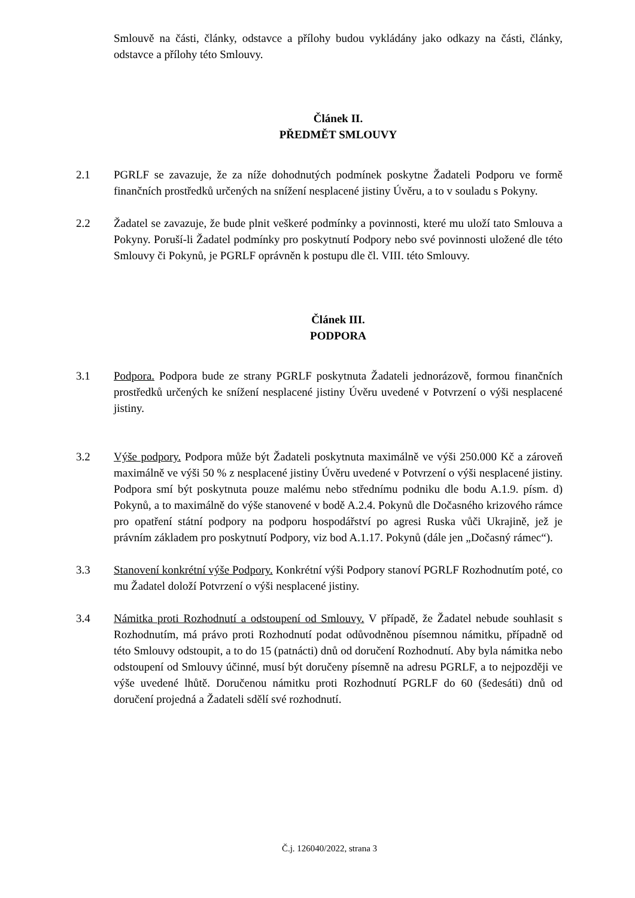Smlouvě na části, články, odstavce a přílohy budou vykládány jako odkazy na části, články, odstavce a přílohy této Smlouvy.
Článek II.
PŘEDMĚT SMLOUVY
2.1 PGRLF se zavazuje, že za níže dohodnutých podmínek poskytne Žadateli Podporu ve formě finančních prostředků určených na snížení nesplacené jistiny Úvěru, a to v souladu s Pokyny.
2.2 Žadatel se zavazuje, že bude plnit veškeré podmínky a povinnosti, které mu uloží tato Smlouva a Pokyny. Poruší-li Žadatel podmínky pro poskytnutí Podpory nebo své povinnosti uložené dle této Smlouvy či Pokynů, je PGRLF oprávněn k postupu dle čl. VIII. této Smlouvy.
Článek III.
PODPORA
3.1 Podpora. Podpora bude ze strany PGRLF poskytnuta Žadateli jednorázově, formou finančních prostředků určených ke snížení nesplacené jistiny Úvěru uvedené v Potvrzení o výši nesplacené jistiny.
3.2 Výše podpory. Podpora může být Žadateli poskytnuta maximálně ve výši 250.000 Kč a zároveň maximálně ve výši 50 % z nesplacené jistiny Úvěru uvedené v Potvrzení o výši nesplacené jistiny. Podpora smí být poskytnuta pouze malému nebo střednímu podniku dle bodu A.1.9. písm. d) Pokynů, a to maximálně do výše stanovené v bodě A.2.4. Pokynů dle Dočasného krizového rámce pro opatření státní podpory na podporu hospodářství po agresi Ruska vůči Ukrajině, jež je právním základem pro poskytnutí Podpory, viz bod A.1.17. Pokynů (dále jen „Dočasný rámec“).
3.3 Stanovení konkrétní výše Podpory. Konkrétní výši Podpory stanoví PGRLF Rozhodnutím poté, co mu Žadatel doloží Potvrzení o výši nesplacené jistiny.
3.4 Námitka proti Rozhodnutí a odstoupení od Smlouvy. V případě, že Žadatel nebude souhlasit s Rozhodnutím, má právo proti Rozhodnutí podat odůvodněnou písemnou námitku, případně od této Smlouvy odstoupit, a to do 15 (patnácti) dnů od doručení Rozhodnutí. Aby byla námitka nebo odstoupení od Smlouvy účinné, musí být doručeny písemně na adresu PGRLF, a to nejpozději ve výše uvedené lhůtě. Doručenou námitku proti Rozhodnutí PGRLF do 60 (šedesáti) dnů od doručení projedná a Žadateli sdělí své rozhodnutí.
Č.j. 126040/2022, strana 3